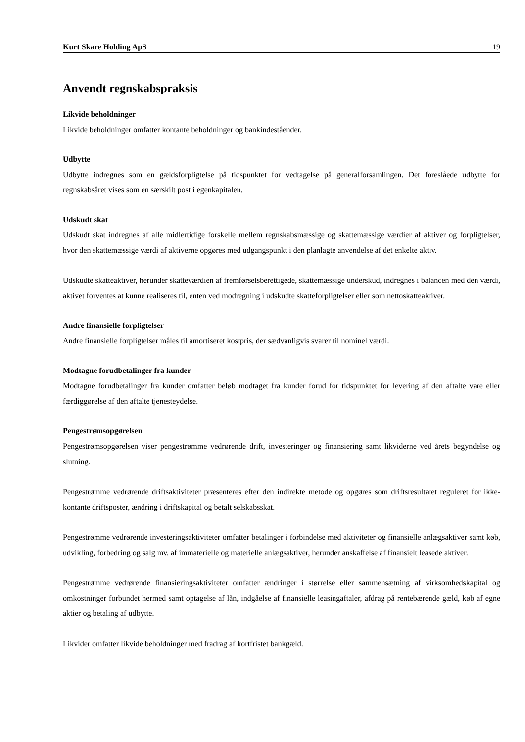Kurt Skare Holding ApS 19
Anvendt regnskabspraksis
Likvide beholdninger
Likvide beholdninger omfatter kontante beholdninger og bankindeståender.
Udbytte
Udbytte indregnes som en gældsforpligtelse på tidspunktet for vedtagelse på generalforsamlingen. Det foreslåede udbytte for regnskabsåret vises som en særskilt post i egenkapitalen.
Udskudt skat
Udskudt skat indregnes af alle midlertidige forskelle mellem regnskabsmæssige og skattemæssige værdier af aktiver og forpligtelser, hvor den skattemæssige værdi af aktiverne opgøres med udgangspunkt i den planlagte anvendelse af det enkelte aktiv.
Udskudte skatteaktiver, herunder skatteværdien af fremførselsberettigede, skattemæssige underskud, indregnes i balancen med den værdi, aktivet forventes at kunne realiseres til, enten ved modregning i udskudte skatteforpligtelser eller som nettoskatteaktiver.
Andre finansielle forpligtelser
Andre finansielle forpligtelser måles til amortiseret kostpris, der sædvanligvis svarer til nominel værdi.
Modtagne forudbetalinger fra kunder
Modtagne forudbetalinger fra kunder omfatter beløb modtaget fra kunder forud for tidspunktet for levering af den aftalte vare eller færdiggørelse af den aftalte tjenesteydelse.
Pengestrømsopgørelsen
Pengestrømsopgørelsen viser pengestrømme vedrørende drift, investeringer og finansiering samt likviderne ved årets begyndelse og slutning.
Pengestrømme vedrørende driftsaktiviteter præsenteres efter den indirekte metode og opgøres som driftsresultatet reguleret for ikke-kontante driftsposter, ændring i driftskapital og betalt selskabsskat.
Pengestrømme vedrørende investeringsaktiviteter omfatter betalinger i forbindelse med aktiviteter og finansielle anlægsaktiver samt køb, udvikling, forbedring og salg mv. af immaterielle og materielle anlægsaktiver, herunder anskaffelse af finansielt leasede aktiver.
Pengestrømme vedrørende finansieringsaktiviteter omfatter ændringer i størrelse eller sammensætning af virksomhedskapital og omkostninger forbundet hermed samt optagelse af lån, indgåelse af finansielle leasingaftaler, afdrag på rentebærende gæld, køb af egne aktier og betaling af udbytte.
Likvider omfatter likvide beholdninger med fradrag af kortfristet bankgæld.